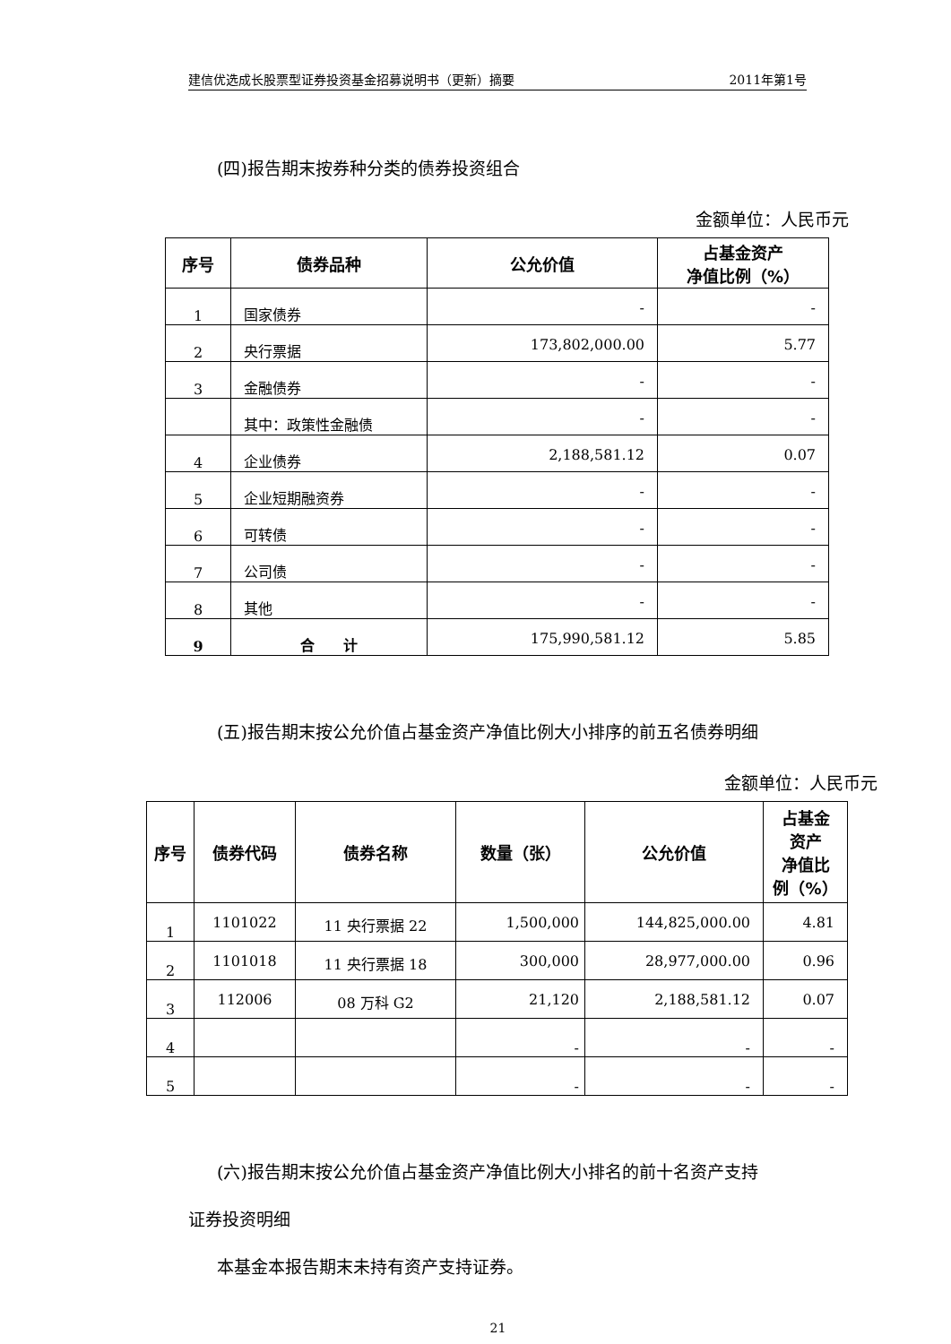建信优选成长股票型证券投资基金招募说明书（更新）摘要 2011年第1号
(四)报告期末按券种分类的债券投资组合
金额单位：人民币元
| 序号 | 债券品种 | 公允价值 | 占基金资产 净值比例（%） |
| --- | --- | --- | --- |
| 1 | 国家债券 | - | - |
| 2 | 央行票据 | 173,802,000.00 | 5.77 |
| 3 | 金融债券 | - | - |
| | 其中：政策性金融债 | - | - |
| 4 | 企业债券 | 2,188,581.12 | 0.07 |
| 5 | 企业短期融资券 | - | - |
| 6 | 可转债 | - | - |
| 7 | 公司债 | - | - |
| 8 | 其他 | - | - |
| 9 | 合 计 | 175,990,581.12 | 5.85 |
(五)报告期末按公允价值占基金资产净值比例大小排序的前五名债券明细
金额单位：人民币元
| 序号 | 债券代码 | 债券名称 | 数量（张） | 公允价值 | 占基金 资产 净值比 例（%） |
| --- | --- | --- | --- | --- | --- |
| 1 | 1101022 | 11 央行票据 22 | 1,500,000 | 144,825,000.00 | 4.81 |
| 2 | 1101018 | 11 央行票据 18 | 300,000 | 28,977,000.00 | 0.96 |
| 3 | 112006 | 08 万科 G2 | 21,120 | 2,188,581.12 | 0.07 |
| 4 | | | - | - | - |
| 5 | | | - | - | - |
(六)报告期末按公允价值占基金资产净值比例大小排名的前十名资产支持
证券投资明细
本基金本报告期末未持有资产支持证券。
21